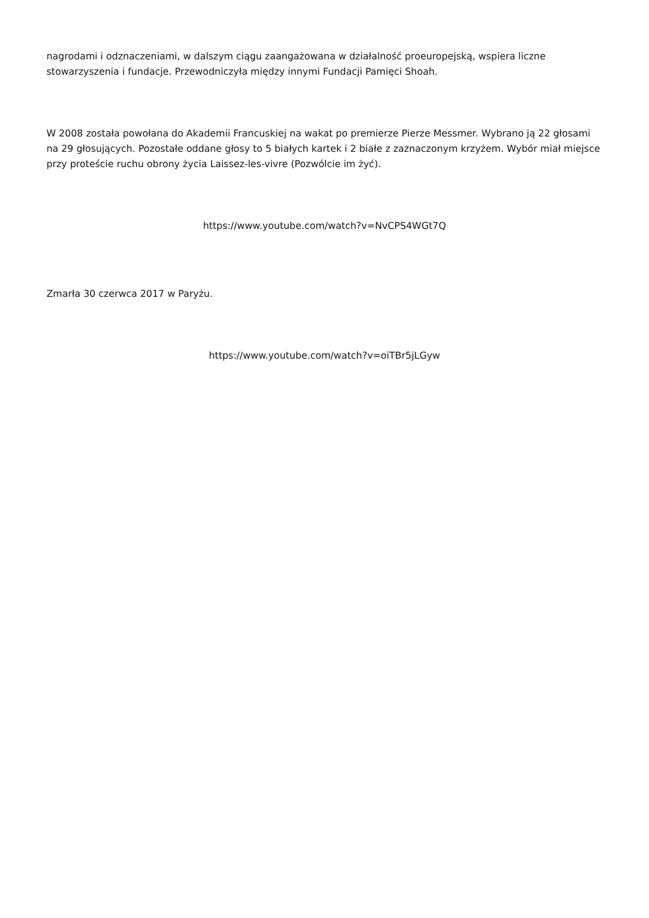nagrodami i odznaczeniami, w dalszym ciągu zaangażowana w działalność proeuropejską, wspiera liczne stowarzyszenia i fundacje. Przewodniczyła między innymi Fundacji Pamięci Shoah.
W 2008 została powołana do Akademii Francuskiej na wakat po premierze Pierze Messmer. Wybrano ją 22 głosami na 29 głosujących. Pozostałe oddane głosy to 5 białych kartek i 2 białe z zaznaczonym krzyżem. Wybór miał miejsce przy proteście ruchu obrony życia Laissez-les-vivre (Pozwólcie im żyć).
https://www.youtube.com/watch?v=NvCPS4WGt7Q
Zmarła 30 czerwca 2017 w Paryżu.
https://www.youtube.com/watch?v=oiTBr5jLGyw